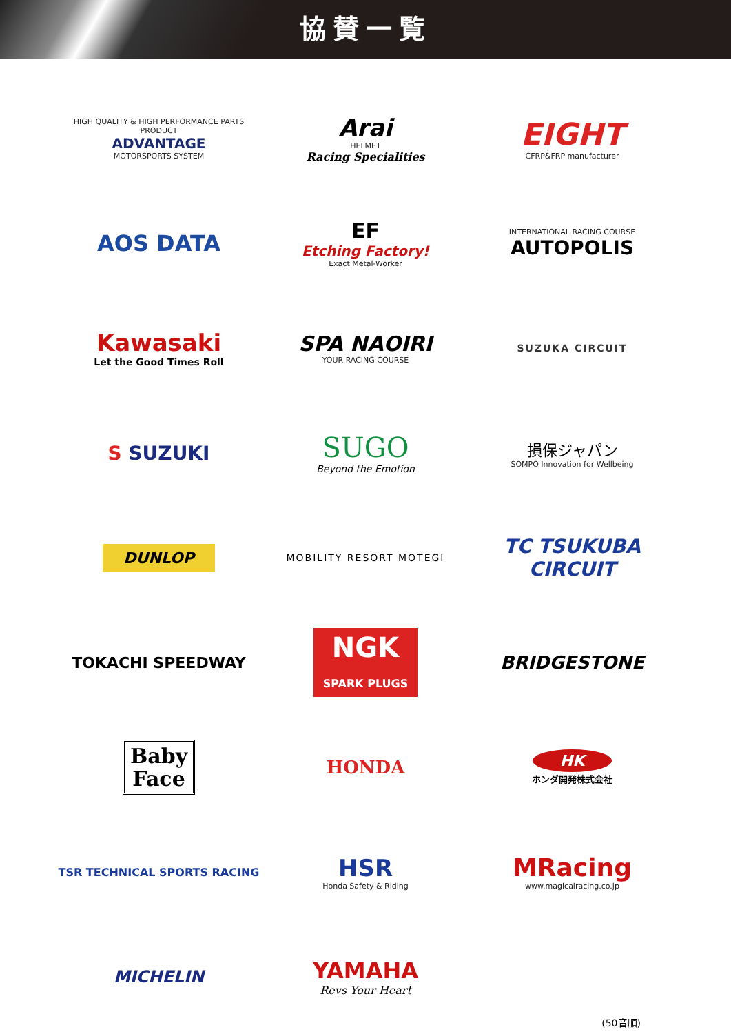協賛一覧
HIGH QUALITY & HIGH PERFORMANCE PARTS PRODUCT
ADVANTAGE
MOTORSPORTS SYSTEM
Arai
HELMET
Racing Specialities
EIGHT
CFRP&FRP manufacturer
AOS DATA
EF
Etching Factory!
Exact Metal-Worker
INTERNATIONAL RACING COURSE
AUTOPOLIS
Kawasaki
Let the Good Times Roll
SPA NAOIRI
YOUR RACING COURSE
SUZUKA CIRCUIT
S SUZUKI
SUGO
Beyond the Emotion
損保ジャパン
SOMPO Innovation for Wellbeing
DUNLOP
MOBILITY RESORT MOTEGI
TC TSUKUBA CIRCUIT
TOKACHI SPEEDWAY
NGK
SPARK PLUGS
BRIDGESTONE
Baby
Face
HONDA
HK
ホンダ開発株式会社
TSR TECHNICAL SPORTS RACING
HSR
Honda Safety & Riding
MRacing
www.magicalracing.co.jp
MICHELIN
YAMAHA
Revs Your Heart
(50音順)